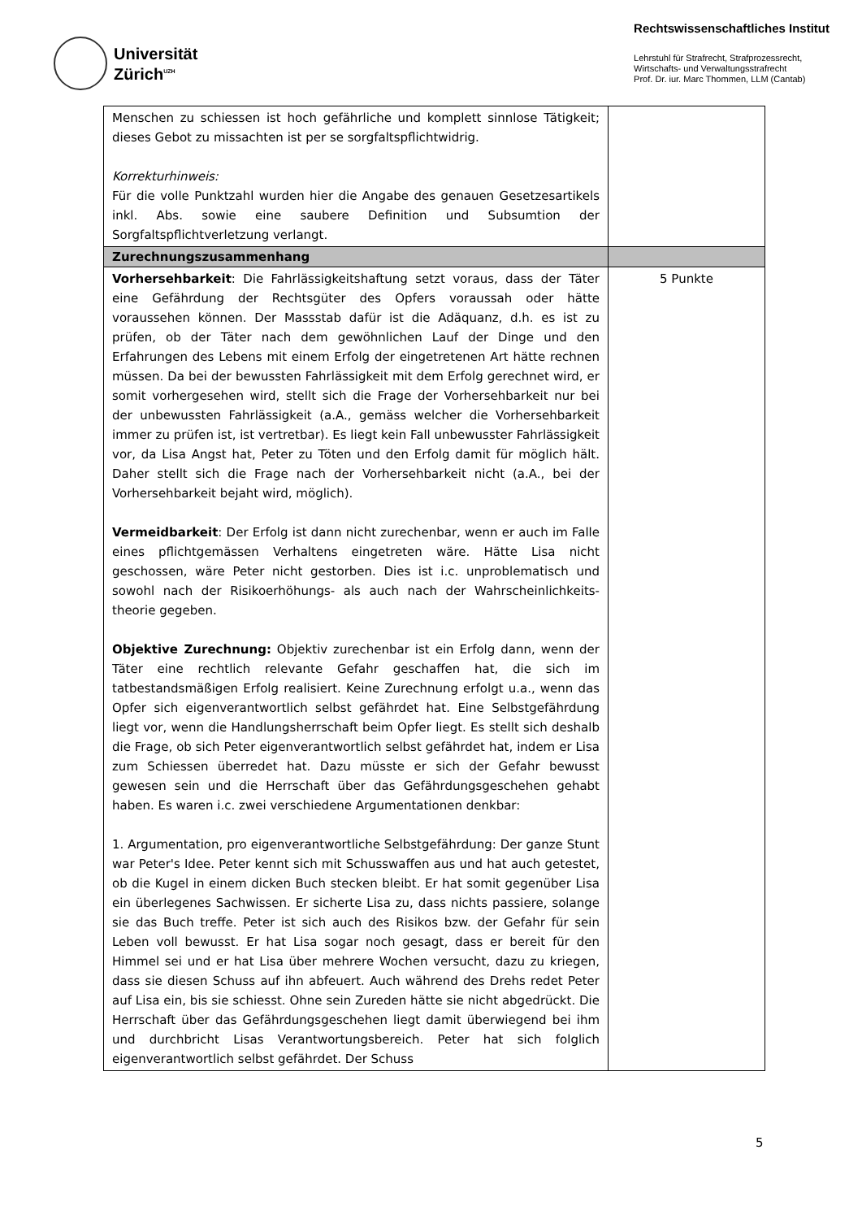Universität
Zürich<sup>UZH</sup>
Rechtswissenschaftliches Institut
Lehrstuhl für Strafrecht, Strafprozessrecht,
Wirtschafts- und Verwaltungsstrafrecht
Prof. Dr. iur. Marc Thommen, LLM (Cantab)
| Menschen zu schiessen ist hoch gefährliche und komplett sinnlose Tätigkeit; dieses Gebot zu missachten ist per se sorgfaltspflichtwidrig. Korrekturhinweis: Für die volle Punktzahl wurden hier die Angabe des genauen Gesetzesartikels inkl. Abs. sowie eine saubere Definition und Subsumtion der Sorgfaltspflichtverletzung verlangt. | |
| Zurechnungszusammenhang | |
| Vorhersehbarkeit : Die Fahrlässigkeitshaftung setzt voraus, dass der Täter eine Gefährdung der Rechtsgüter des Opfers voraussah oder hätte voraussehen können. Der Massstab dafür ist die Adäquanz, d.h. es ist zu prüfen, ob der Täter nach dem gewöhnlichen Lauf der Dinge und den Erfahrungen des Lebens mit einem Erfolg der eingetretenen Art hätte rechnen müssen. Da bei der bewussten Fahrlässigkeit mit dem Erfolg gerechnet wird, er somit vorhergesehen wird, stellt sich die Frage der Vorhersehbarkeit nur bei der unbewussten Fahrlässigkeit (a.A., gemäss welcher die Vorhersehbarkeit immer zu prüfen ist, ist vertretbar). Es liegt kein Fall unbewusster Fahrlässigkeit vor, da Lisa Angst hat, Peter zu Töten und den Erfolg damit für möglich hält. Daher stellt sich die Frage nach der Vorhersehbarkeit nicht (a.A., bei der Vorhersehbarkeit bejaht wird, möglich). Vermeidbarkeit : Der Erfolg ist dann nicht zurechenbar, wenn er auch im Falle eines pflichtgemässen Verhaltens eingetreten wäre. Hätte Lisa nicht geschossen, wäre Peter nicht gestorben. Dies ist i.c. unproblematisch und sowohl nach der Risikoerhöhungs- als auch nach der Wahrscheinlichkeits-theorie gegeben. Objektive Zurechnung: Objektiv zurechenbar ist ein Erfolg dann, wenn der Täter eine rechtlich relevante Gefahr geschaffen hat, die sich im tatbestandsmäßigen Erfolg realisiert. Keine Zurechnung erfolgt u.a., wenn das Opfer sich eigenverantwortlich selbst gefährdet hat. Eine Selbstgefährdung liegt vor, wenn die Handlungsherrschaft beim Opfer liegt. Es stellt sich deshalb die Frage, ob sich Peter eigenverantwortlich selbst gefährdet hat, indem er Lisa zum Schiessen überredet hat. Dazu müsste er sich der Gefahr bewusst gewesen sein und die Herrschaft über das Gefährdungsgeschehen gehabt haben. Es waren i.c. zwei verschiedene Argumentationen denkbar: 1. Argumentation, pro eigenverantwortliche Selbstgefährdung: Der ganze Stunt war Peter's Idee. Peter kennt sich mit Schusswaffen aus und hat auch getestet, ob die Kugel in einem dicken Buch stecken bleibt. Er hat somit gegenüber Lisa ein überlegenes Sachwissen. Er sicherte Lisa zu, dass nichts passiere, solange sie das Buch treffe. Peter ist sich auch des Risikos bzw. der Gefahr für sein Leben voll bewusst. Er hat Lisa sogar noch gesagt, dass er bereit für den Himmel sei und er hat Lisa über mehrere Wochen versucht, dazu zu kriegen, dass sie diesen Schuss auf ihn abfeuert. Auch während des Drehs redet Peter auf Lisa ein, bis sie schiesst. Ohne sein Zureden hätte sie nicht abgedrückt. Die Herrschaft über das Gefährdungsgeschehen liegt damit überwiegend bei ihm und durchbricht Lisas Verantwortungsbereich. Peter hat sich folglich eigenverantwortlich selbst gefährdet. Der Schuss | 5 Punkte |
5